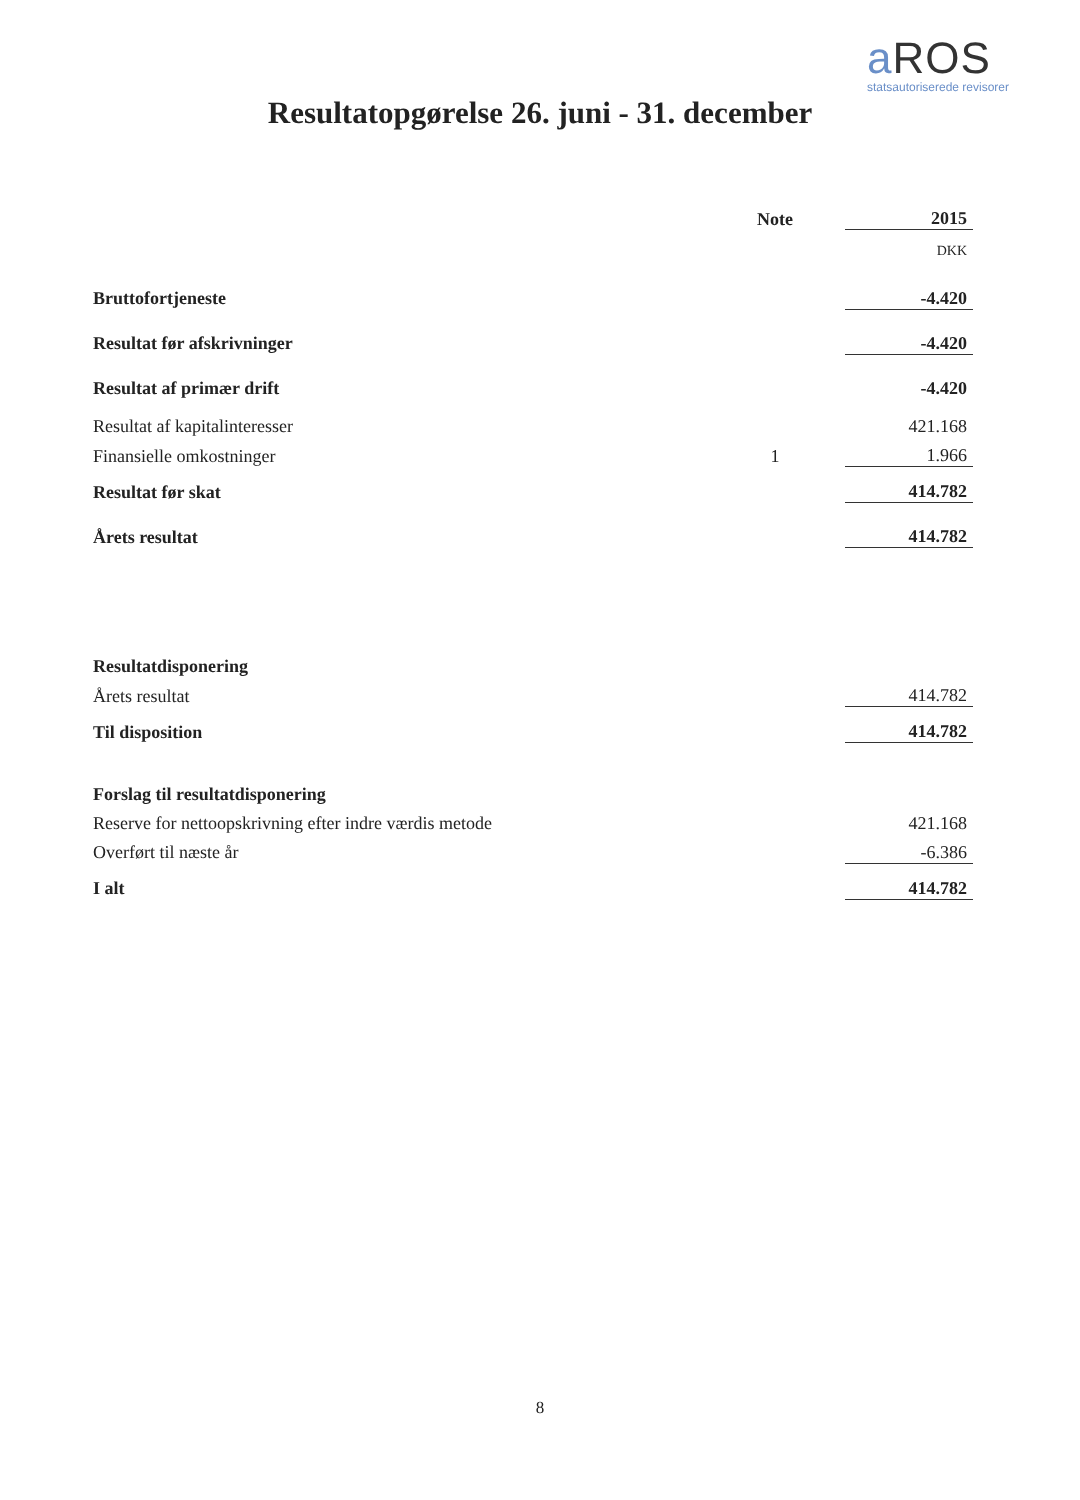a ROS
statsautoriserede revisorer
Resultatopgørelse 26. juni - 31. december
| | Note | | 2015 |
| --- | --- | --- | --- |
| | | | DKK |
| Bruttofortjeneste | | | -4.420 |
| Resultat før afskrivninger | | | -4.420 |
| Resultat af primær drift | | | -4.420 |
| Resultat af kapitalinteresser | | | 421.168 |
| Finansielle omkostninger | 1 | | 1.966 |
| Resultat før skat | | | 414.782 |
| Årets resultat | | | 414.782 |
| Resultatdisponering | | | |
| Årets resultat | | | 414.782 |
| Til disposition | | | 414.782 |
| Forslag til resultatdisponering | | | |
| Reserve for nettoopskrivning efter indre værdis metode | | | 421.168 |
| Overført til næste år | | | -6.386 |
| I alt | | | 414.782 |
8